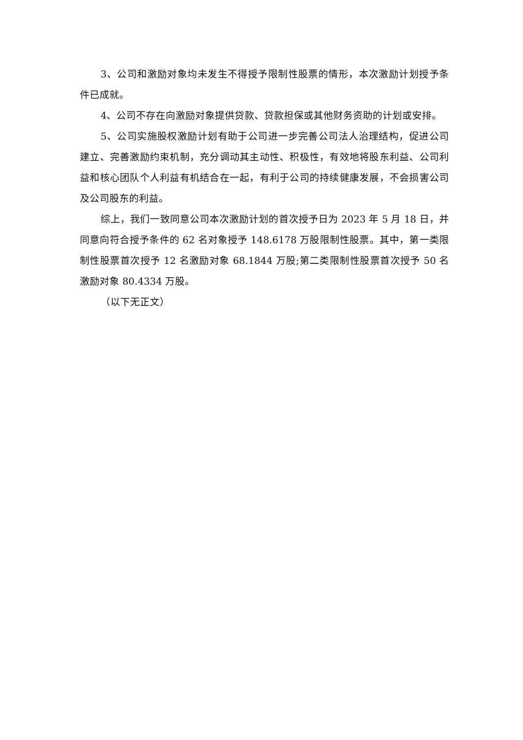3、公司和激励对象均未发生不得授予限制性股票的情形，本次激励计划授予条件已成就。
4、公司不存在向激励对象提供贷款、贷款担保或其他财务资助的计划或安排。
5、公司实施股权激励计划有助于公司进一步完善公司法人治理结构，促进公司建立、完善激励约束机制，充分调动其主动性、积极性，有效地将股东利益、公司利益和核心团队个人利益有机结合在一起，有利于公司的持续健康发展，不会损害公司及公司股东的利益。
综上，我们一致同意公司本次激励计划的首次授予日为 2023 年 5 月 18 日，并同意向符合授予条件的 62 名对象授予 148.6178 万股限制性股票。其中，第一类限制性股票首次授予 12 名激励对象 68.1844 万股;第二类限制性股票首次授予 50 名激励对象 80.4334 万股。
（以下无正文）